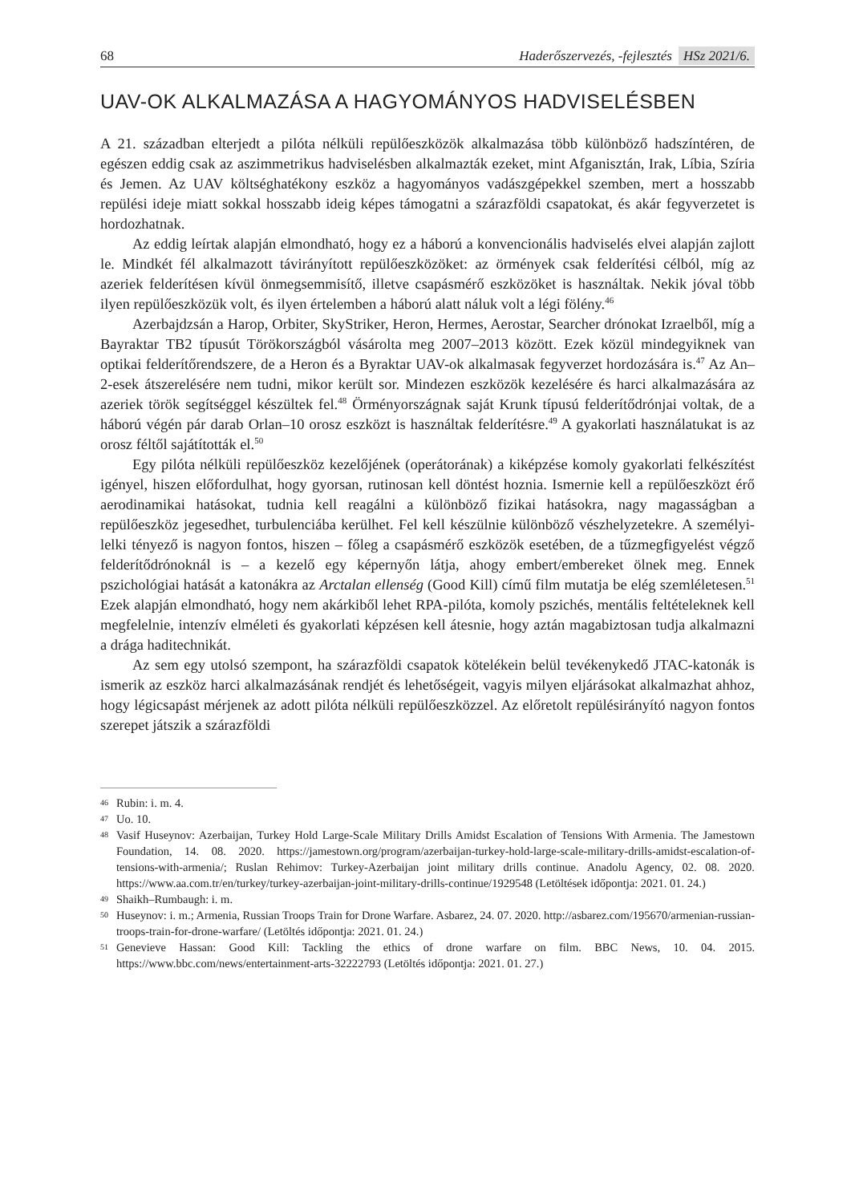68 Haderőszervezés, -fejlesztés HSz 2021/6.
UAV-OK ALKALMAZÁSA A HAGYOMÁNYOS HADVISELÉSBEN
A 21. században elterjedt a pilóta nélküli repülőeszközök alkalmazása több különböző hadszíntéren, de egészen eddig csak az aszimmetrikus hadviselésben alkalmazták ezeket, mint Afganisztán, Irak, Líbia, Szíria és Jemen. Az UAV költséghatékony eszköz a hagyományos vadászgépekkel szemben, mert a hosszabb repülési ideje miatt sokkal hosszabb ideig képes támogatni a szárazföldi csapatokat, és akár fegyverzetet is hordozhatnak.
Az eddig leírtak alapján elmondható, hogy ez a háború a konvencionális hadviselés elvei alapján zajlott le. Mindkét fél alkalmazott távirányított repülőeszközöket: az örmények csak felderítési célból, míg az azeriek felderítésen kívül önmegsemmisítő, illetve csapásmérő eszközöket is használtak. Nekik jóval több ilyen repülőeszközük volt, és ilyen értelemben a háború alatt náluk volt a légi fölény.<sup>46</sup>
Azerbajdzsán a Harop, Orbiter, SkyStriker, Heron, Hermes, Aerostar, Searcher drónokat Izraelből, míg a Bayraktar TB2 típusút Törökországból vásárolta meg 2007–2013 között. Ezek közül mindegyiknek van optikai felderítőrendszere, de a Heron és a Byraktar UAV-ok alkalmasak fegyverzet hordozására is.<sup>47</sup> Az An–2-esek átszerelésére nem tudni, mikor került sor. Mindezen eszközök kezelésére és harci alkalmazására az azeriek török segítséggel készültek fel.<sup>48</sup> Örményországnak saját Krunk típusú felderítődrónjai voltak, de a háború végén pár darab Orlan–10 orosz eszközt is használtak felderítésre.<sup>49</sup> A gyakorlati használatukat is az orosz féltől sajátították el.<sup>50</sup>
Egy pilóta nélküli repülőeszköz kezelőjének (operátorának) a kiképzése komoly gyakorlati felkészítést igényel, hiszen előfordulhat, hogy gyorsan, rutinosan kell döntést hoznia. Ismernie kell a repülőeszközt érő aerodinamikai hatásokat, tudnia kell reagálni a különböző fizikai hatásokra, nagy magasságban a repülőeszköz jegesedhet, turbulenciába kerülhet. Fel kell készülnie különböző vészhelyzetekre. A személyi-lelki tényező is nagyon fontos, hiszen – főleg a csapásmérő eszközök esetében, de a tűzmegfigyelést végző felderítődrónoknál is – a kezelő egy képernyőn látja, ahogy embert/embereket ölnek meg. Ennek pszichológiai hatását a katonákra az Arctalan ellenség (Good Kill) című film mutatja be elég szemléletesen.<sup>51</sup> Ezek alapján elmondható, hogy nem akárkiből lehet RPA-pilóta, komoly pszichés, mentális feltételeknek kell megfelelnie, intenzív elméleti és gyakorlati képzésen kell átesnie, hogy aztán magabiztosan tudja alkalmazni a drága haditechnikát.
Az sem egy utolsó szempont, ha szárazföldi csapatok kötelékein belül tevékenykedő JTAC-katonák is ismerik az eszköz harci alkalmazásának rendjét és lehetőségeit, vagyis milyen eljárásokat alkalmazhat ahhoz, hogy légicsapást mérjenek az adott pilóta nélküli repülőeszközzel. Az előretolt repülésirányító nagyon fontos szerepet játszik a szárazföldi
46 Rubin: i. m. 4.
47 Uo. 10.
48 Vasif Huseynov: Azerbaijan, Turkey Hold Large-Scale Military Drills Amidst Escalation of Tensions With Armenia. The Jamestown Foundation, 14. 08. 2020. https://jamestown.org/program/azerbaijan-turkey-hold-large-scale-military-drills-amidst-escalation-of-tensions-with-armenia/; Ruslan Rehimov: Turkey-Azerbaijan joint military drills continue. Anadolu Agency, 02. 08. 2020. https://www.aa.com.tr/en/turkey/turkey-azerbaijan-joint-military-drills-continue/1929548 (Letöltések időpontja: 2021. 01. 24.)
49 Shaikh–Rumbaugh: i. m.
50 Huseynov: i. m.; Armenia, Russian Troops Train for Drone Warfare. Asbarez, 24. 07. 2020. http://asbarez.com/195670/armenian-russian-troops-train-for-drone-warfare/ (Letöltés időpontja: 2021. 01. 24.)
51 Genevieve Hassan: Good Kill: Tackling the ethics of drone warfare on film. BBC News, 10. 04. 2015. https://www.bbc.com/news/entertainment-arts-32222793 (Letöltés időpontja: 2021. 01. 27.)